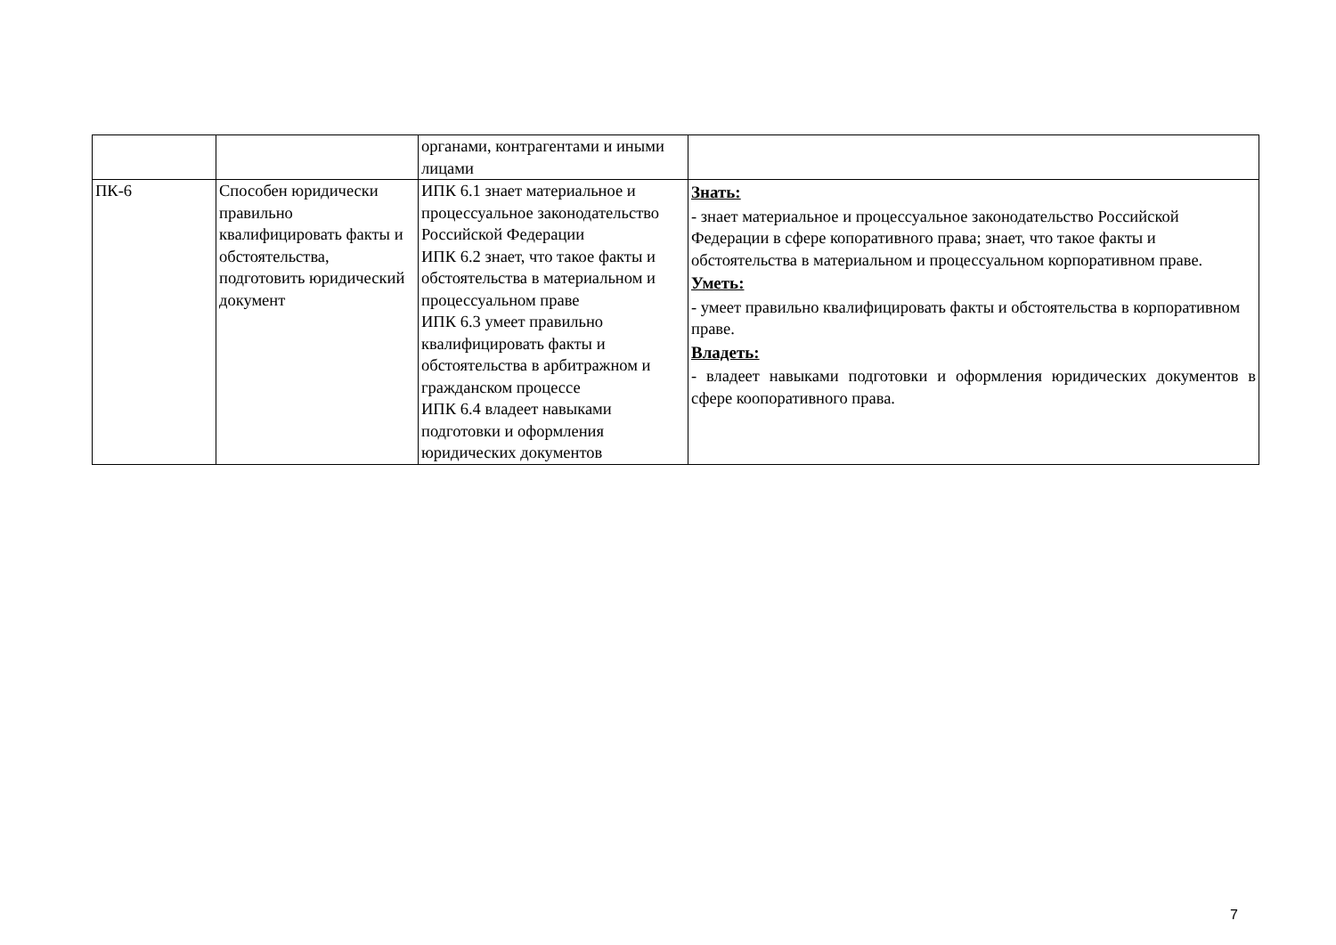| | | органами, контрагентами и иными лицами | |
| ПК-6 | Способен юридически правильно квалифицировать факты и обстоятельства, подготовить юридический документ | ИПК 6.1 знает материальное и процессуальное законодательство Российской Федерации ИПК 6.2 знает, что такое факты и обстоятельства в материальном и процессуальном праве ИПК 6.3 умеет правильно квалифицировать факты и обстоятельства в арбитражном и гражданском процессе ИПК 6.4 владеет навыками подготовки и оформления юридических документов | Знать: - знает материальное и процессуальное законодательство Российской Федерации в сфере копоративного права; знает, что такое факты и обстоятельства в материальном и процессуальном корпоративном праве. Уметь: - умеет правильно квалифицировать факты и обстоятельства в корпоративном праве. Владеть: - владеет навыками подготовки и оформления юридических документов в сфере коопоративного права. |
7